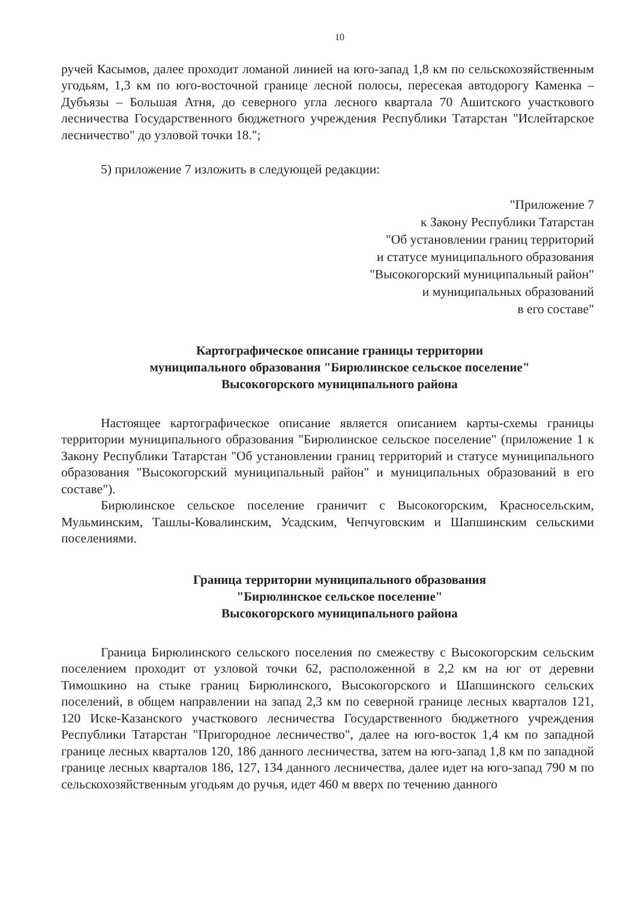10
ручей Касымов, далее проходит ломаной линией на юго-запад 1,8 км по сельскохозяйственным угодьям, 1,3 км по юго-восточной границе лесной полосы, пересекая автодорогу Каменка – Дубъязы – Большая Атня, до северного угла лесного квартала 70 Ашитского участкового лесничества Государственного бюджетного учреждения Республики Татарстан "Ислейтарское лесничество" до узловой точки 18.";
5) приложение 7 изложить в следующей редакции:
"Приложение 7
к Закону Республики Татарстан
"Об установлении границ территорий
и статусе муниципального образования
"Высокогорский муниципальный район"
и муниципальных образований
в его составе"
Картографическое описание границы территории
муниципального образования "Бирюлинское сельское поселение"
Высокогорского муниципального района
Настоящее картографическое описание является описанием карты-схемы границы территории муниципального образования "Бирюлинское сельское поселение" (приложение 1 к Закону Республики Татарстан "Об установлении границ территорий и статусе муниципального образования "Высокогорский муниципальный район" и муниципальных образований в его составе").
Бирюлинское сельское поселение граничит с Высокогорским, Красносельским, Мульминским, Ташлы-Ковалинским, Усадским, Чепчуговским и Шапшинским сельскими поселениями.
Граница территории муниципального образования
"Бирюлинское сельское поселение"
Высокогорского муниципального района
Граница Бирюлинского сельского поселения по смежеству с Высокогорским сельским поселением проходит от узловой точки 62, расположенной в 2,2 км на юг от деревни Тимошкино на стыке границ Бирюлинского, Высокогорского и Шапшинского сельских поселений, в общем направлении на запад 2,3 км по северной границе лесных кварталов 121, 120 Иске-Казанского участкового лесничества Государственного бюджетного учреждения Республики Татарстан "Пригородное лесничество", далее на юго-восток 1,4 км по западной границе лесных кварталов 120, 186 данного лесничества, затем на юго-запад 1,8 км по западной границе лесных кварталов 186, 127, 134 данного лесничества, далее идет на юго-запад 790 м по сельскохозяйственным угодьям до ручья, идет 460 м вверх по течению данного